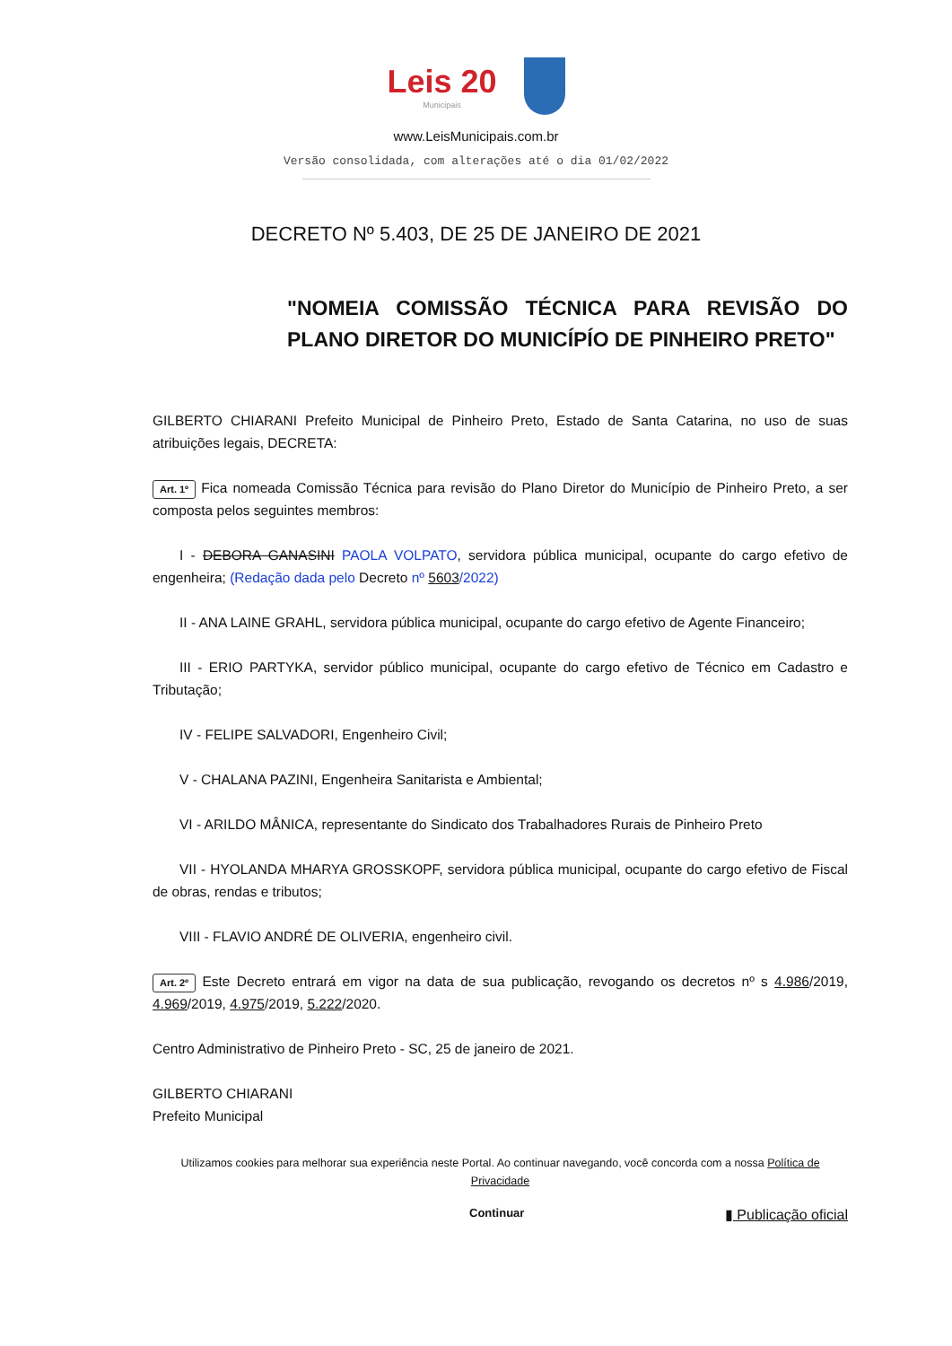Leis 20
Municipais
www.LeisMunicipais.com.br
Versão consolidada, com alterações até o dia 01/02/2022
DECRETO Nº 5.403, DE 25 DE JANEIRO DE 2021
"NOMEIA COMISSÃO TÉCNICA PARA REVISÃO DO PLANO DIRETOR DO MUNICÍPÍO DE PINHEIRO PRETO"
GILBERTO CHIARANI Prefeito Municipal de Pinheiro Preto, Estado de Santa Catarina, no uso de suas atribuições legais, DECRETA:
Art. 1º Fica nomeada Comissão Técnica para revisão do Plano Diretor do Município de Pinheiro Preto, a ser composta pelos seguintes membros:
I - DEBORA GANASINI PAOLA VOLPATO, servidora pública municipal, ocupante do cargo efetivo de engenheira; (Redação dada pelo Decreto nº 5603/2022)
II - ANA LAINE GRAHL, servidora pública municipal, ocupante do cargo efetivo de Agente Financeiro;
III - ERIO PARTYKA, servidor público municipal, ocupante do cargo efetivo de Técnico em Cadastro e Tributação;
IV - FELIPE SALVADORI, Engenheiro Civil;
V - CHALANA PAZINI, Engenheira Sanitarista e Ambiental;
VI - ARILDO MÂNICA, representante do Sindicato dos Trabalhadores Rurais de Pinheiro Preto
VII - HYOLANDA MHARYA GROSSKOPF, servidora pública municipal, ocupante do cargo efetivo de Fiscal de obras, rendas e tributos;
VIII - FLAVIO ANDRÉ DE OLIVERIA, engenheiro civil.
Art. 2º Este Decreto entrará em vigor na data de sua publicação, revogando os decretos nº s 4.986/2019, 4.969/2019, 4.975/2019, 5.222/2020.
Centro Administrativo de Pinheiro Preto - SC, 25 de janeiro de 2021.
GILBERTO CHIARANI
Prefeito Municipal
Utilizamos cookies para melhorar sua experiência neste Portal. Ao continuar navegando, você concorda com a nossa Política de Privacidade
Continuar ▮ Publicação oficial